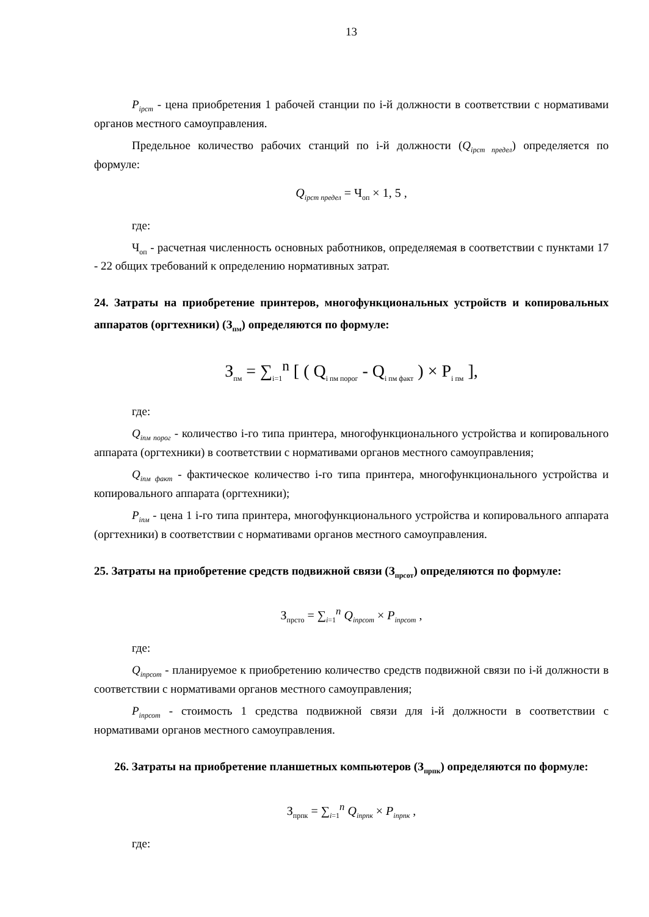13
P<sub>iрст</sub> - цена приобретения 1 рабочей станции по i-й должности в соответствии с нормативами органов местного самоуправления.
Предельное количество рабочих станций по i-й должности (Q<sub>iрст предел</sub>) определяется по формуле:
Q<sub>iрст предел</sub> = Ч<sub>оп</sub> × 1, 5 ,
где:
Ч<sub>оп</sub> - расчетная численность основных работников, определяемая в соответствии с пунктами 17 - 22 общих требований к определению нормативных затрат.
24. Затраты на приобретение принтеров, многофункциональных устройств и копировальных аппаратов (оргтехники) (З<sub>пм</sub>) определяются по формуле:
З<sub>пм</sub> = ∑<sub>i=1</sub><sup>n</sup> [ ( Q<sub>i пм порог</sub> - Q<sub>i пм факт</sub> ) × P<sub>i пм</sub> ],
где:
Q<sub>iпм порог</sub> - количество i-го типа принтера, многофункционального устройства и копировального аппарата (оргтехники) в соответствии с нормативами органов местного самоуправления;
Q<sub>iпм факт</sub> - фактическое количество i-го типа принтера, многофункционального устройства и копировального аппарата (оргтехники);
P<sub>iпм</sub> - цена 1 i-го типа принтера, многофункционального устройства и копировального аппарата (оргтехники) в соответствии с нормативами органов местного самоуправления.
25. Затраты на приобретение средств подвижной связи (З<sub>прсот</sub>) определяются по формуле:
З<sub>прсто</sub> = ∑<sub>i=1</sub><sup>n</sup> Q<sub>iпрсот</sub> × P<sub>iпрсот</sub> ,
где:
Q<sub>iпрсот</sub> - планируемое к приобретению количество средств подвижной связи по i-й должности в соответствии с нормативами органов местного самоуправления;
P<sub>iпрсот</sub> - стоимость 1 средства подвижной связи для i-й должности в соответствии с нормативами органов местного самоуправления.
26. Затраты на приобретение планшетных компьютеров (З<sub>прпк</sub>) определяются по формуле:
З<sub>прпк</sub> = ∑<sub>i=1</sub><sup>n</sup> Q<sub>iпрпк</sub> × P<sub>iпрпк</sub> ,
где: